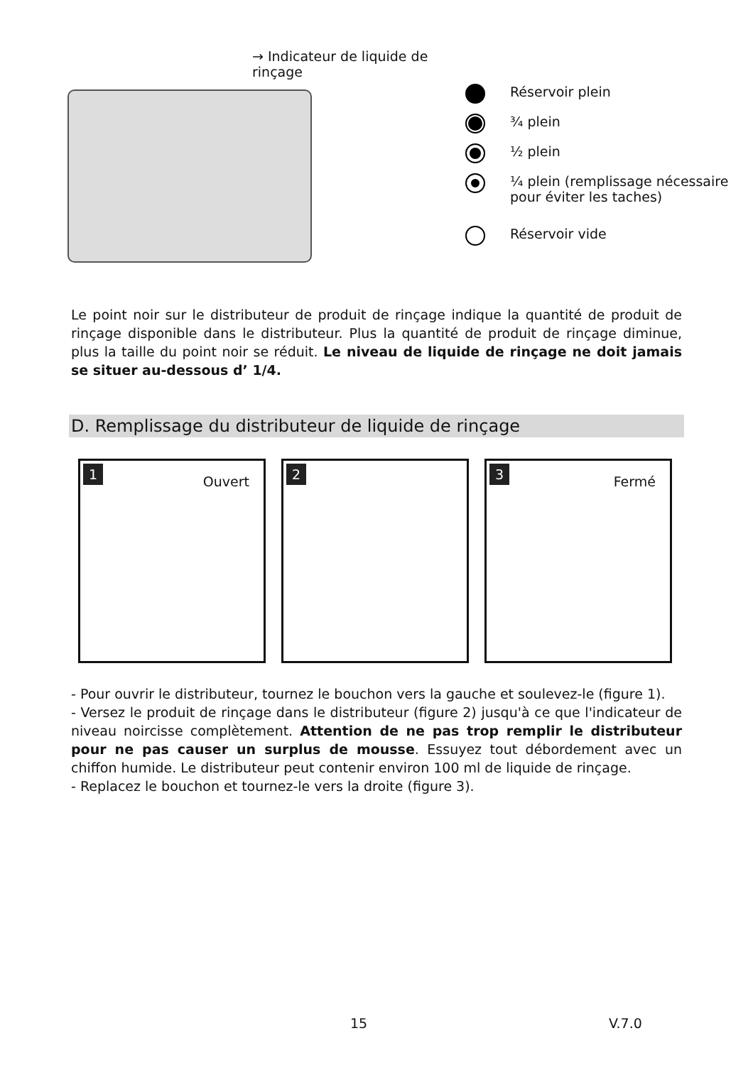→ Indicateur de liquide de rinçage
Réservoir plein
¾ plein
½ plein
¼ plein (remplissage nécessaire
pour éviter les taches)
Réservoir vide
Le point noir sur le distributeur de produit de rinçage indique la quantité de produit de rinçage disponible dans le distributeur. Plus la quantité de produit de rinçage diminue, plus la taille du point noir se réduit. Le niveau de liquide de rinçage ne doit jamais se situer au-dessous d’ 1/4.
D. Remplissage du distributeur de liquide de rinçage
1
Ouvert
2 3
Fermé
- Pour ouvrir le distributeur, tournez le bouchon vers la gauche et soulevez-le (figure 1).
- Versez le produit de rinçage dans le distributeur (figure 2) jusqu'à ce que l'indicateur de niveau noircisse complètement. Attention de ne pas trop remplir le distributeur pour ne pas causer un surplus de mousse. Essuyez tout débordement avec un chiffon humide. Le distributeur peut contenir environ 100 ml de liquide de rinçage.
- Replacez le bouchon et tournez-le vers la droite (figure 3).
15 V.7.0